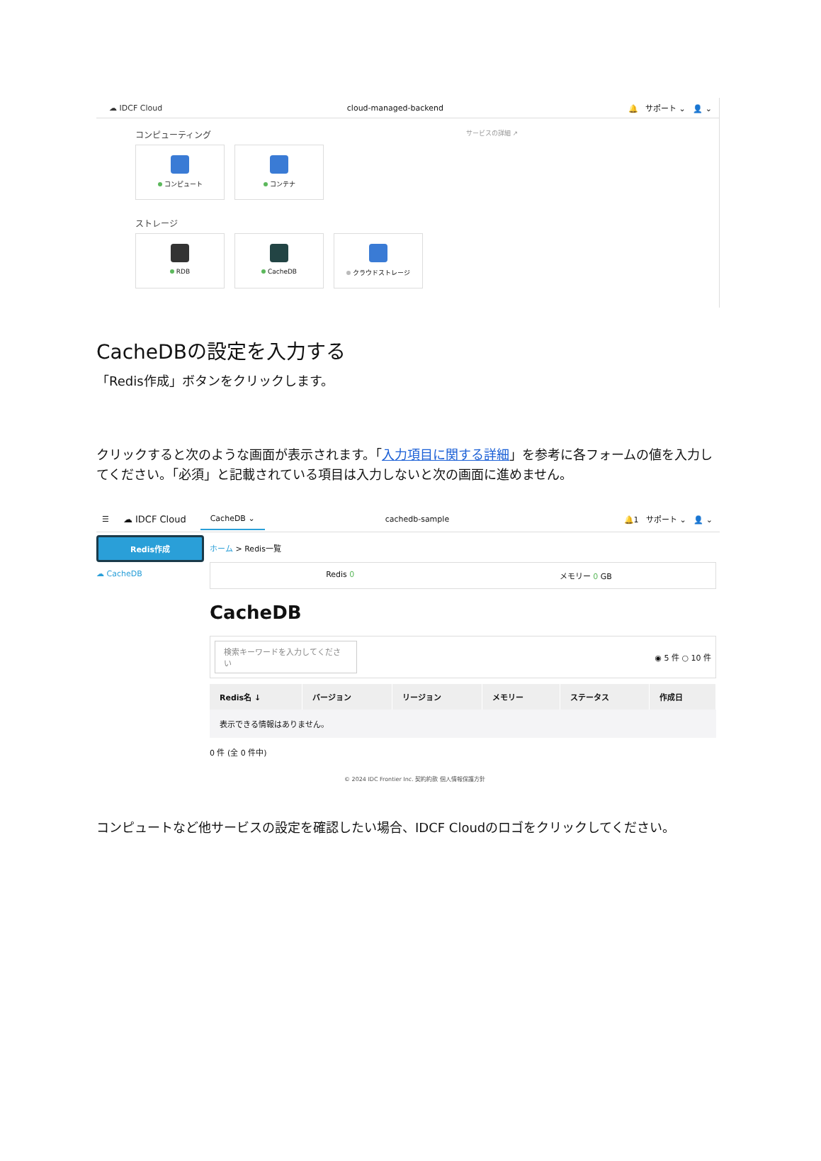☁ IDCF Cloud cloud-managed-backend 🔔 サポート ⌄ 👤 ⌄
コンピューティング サービスの詳細 ↗
コンピュート コンテナ
ストレージ
RDB CacheDB クラウドストレージ
CacheDBの設定を入力する
「Redis作成」ボタンをクリックします。
クリックすると次のような画面が表示されます。「入力項目に関する詳細」を参考に各フォームの値を入力してください。「必須」と記載されている項目は入力しないと次の画面に進めません。
☰ ☁ IDCF Cloud CacheDB ⌄ cachedb-sample 🔔1 サポート ⌄ 👤 ⌄
Redis作成
☁ CacheDB
ホーム > Redis一覧
Redis 0 メモリー 0 GB
CacheDB
検索キーワードを入力してください ◉ 5 件 ○ 10 件
| Redis名 ↓ | バージョン | リージョン | メモリー | ステータス | 作成日 |
| --- | --- | --- | --- | --- | --- |
| 表示できる情報はありません。 | | | | | |
0 件 (全 0 件中)
© 2024 IDC Frontier Inc. 契約約款 個人情報保護方針
コンピュートなど他サービスの設定を確認したい場合、IDCF Cloudのロゴをクリックしてください。